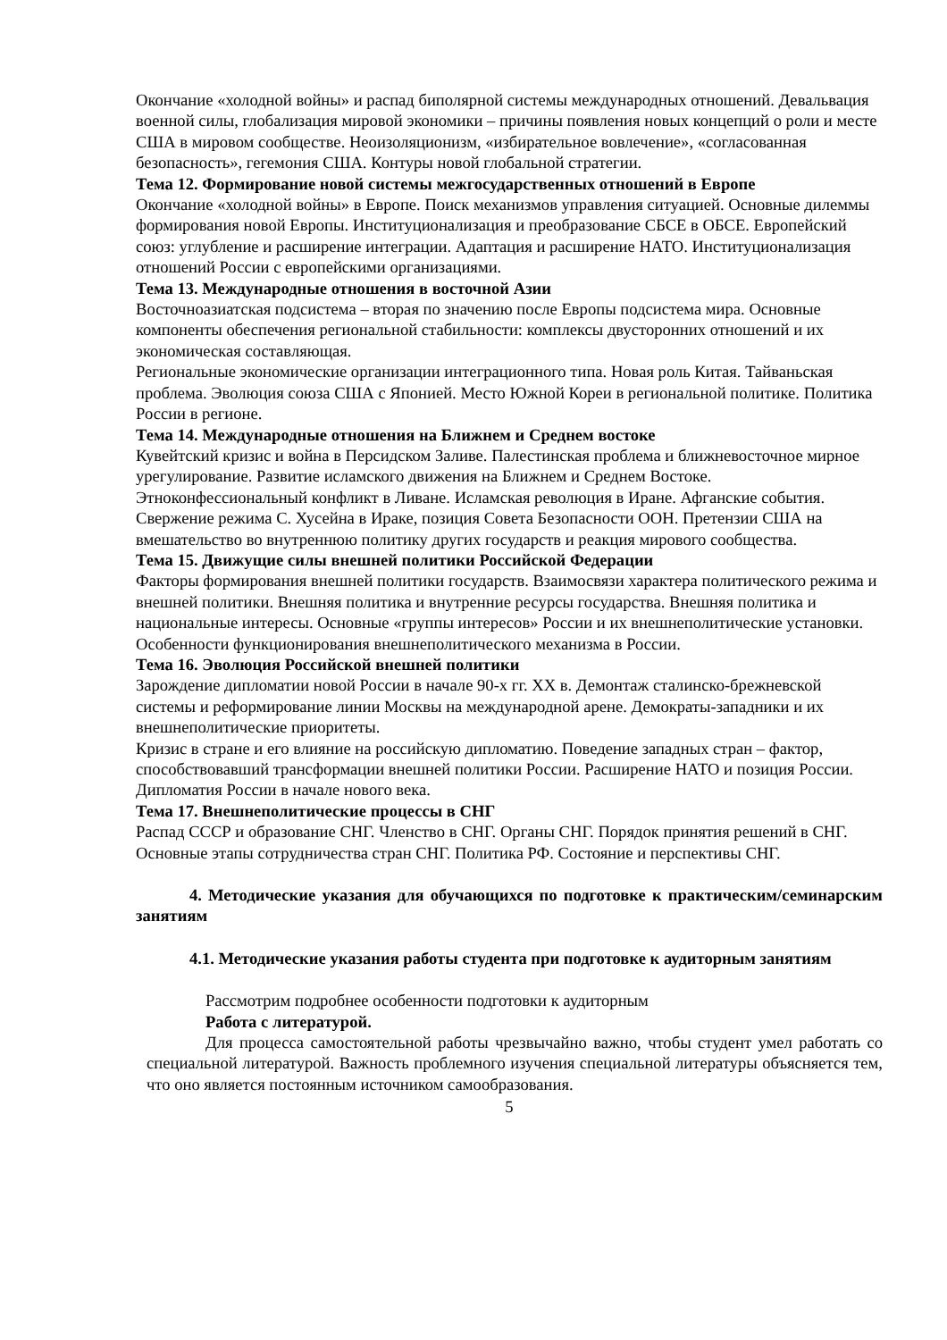Окончание «холодной войны» и распад биполярной системы международных отношений. Девальвация военной силы, глобализация мировой экономики – причины появления новых концепций о роли и месте США в мировом сообществе. Неоизоляционизм, «избирательное вовлечение», «согласованная безопасность», гегемония США. Контуры новой глобальной стратегии.
Тема 12. Формирование новой системы межгосударственных отношений в Европе
Окончание «холодной войны» в Европе. Поиск механизмов управления ситуацией. Основные дилеммы формирования новой Европы. Институционализация и преобразование СБСЕ в ОБСЕ. Европейский союз: углубление и расширение интеграции. Адаптация и расширение НАТО. Институционализация отношений России с европейскими организациями.
Тема 13. Международные отношения в восточной Азии
Восточноазиатская подсистема – вторая по значению после Европы подсистема мира. Основные компоненты обеспечения региональной стабильности: комплексы двусторонних отношений и их экономическая составляющая.
Региональные экономические организации интеграционного типа. Новая роль Китая. Тайваньская проблема. Эволюция союза США с Японией. Место Южной Кореи в региональной политике. Политика России в регионе.
Тема 14. Международные отношения на Ближнем и Среднем востоке
Кувейтский кризис и война в Персидском Заливе. Палестинская проблема и ближневосточное мирное урегулирование. Развитие исламского движения на Ближнем и Среднем Востоке. Этноконфессиональный конфликт в Ливане. Исламская революция в Иране. Афганские события. Свержение режима С. Хусейна в Ираке, позиция Совета Безопасности ООН. Претензии США на вмешательство во внутреннюю политику других государств и реакция мирового сообщества.
Тема 15. Движущие силы внешней политики Российской Федерации
Факторы формирования внешней политики государств. Взаимосвязи характера политического режима и внешней политики. Внешняя политика и внутренние ресурсы государства. Внешняя политика и национальные интересы. Основные «группы интересов» России и их внешнеполитические установки. Особенности функционирования внешнеполитического механизма в России.
Тема 16. Эволюция Российской внешней политики
Зарождение дипломатии новой России в начале 90-х гг. XX в. Демонтаж сталинско-брежневской системы и реформирование линии Москвы на международной арене. Демократы-западники и их внешнеполитические приоритеты.
Кризис в стране и его влияние на российскую дипломатию. Поведение западных стран – фактор, способствовавший трансформации внешней политики России. Расширение НАТО и позиция России. Дипломатия России в начале нового века.
Тема 17. Внешнеполитические процессы в СНГ
Распад СССР и образование СНГ. Членство в СНГ. Органы СНГ. Порядок принятия решений в СНГ. Основные этапы сотрудничества стран СНГ. Политика РФ. Состояние и перспективы СНГ.
4. Методические указания для обучающихся по подготовке к практическим/семинарским занятиям
4.1. Методические указания работы студента при подготовке к аудиторным занятиям
Рассмотрим подробнее особенности подготовки к аудиторным
Работа с литературой.
Для процесса самостоятельной работы чрезвычайно важно, чтобы студент умел работать со специальной литературой. Важность проблемного изучения специальной литературы объясняется тем, что оно является постоянным источником самообразования.
5